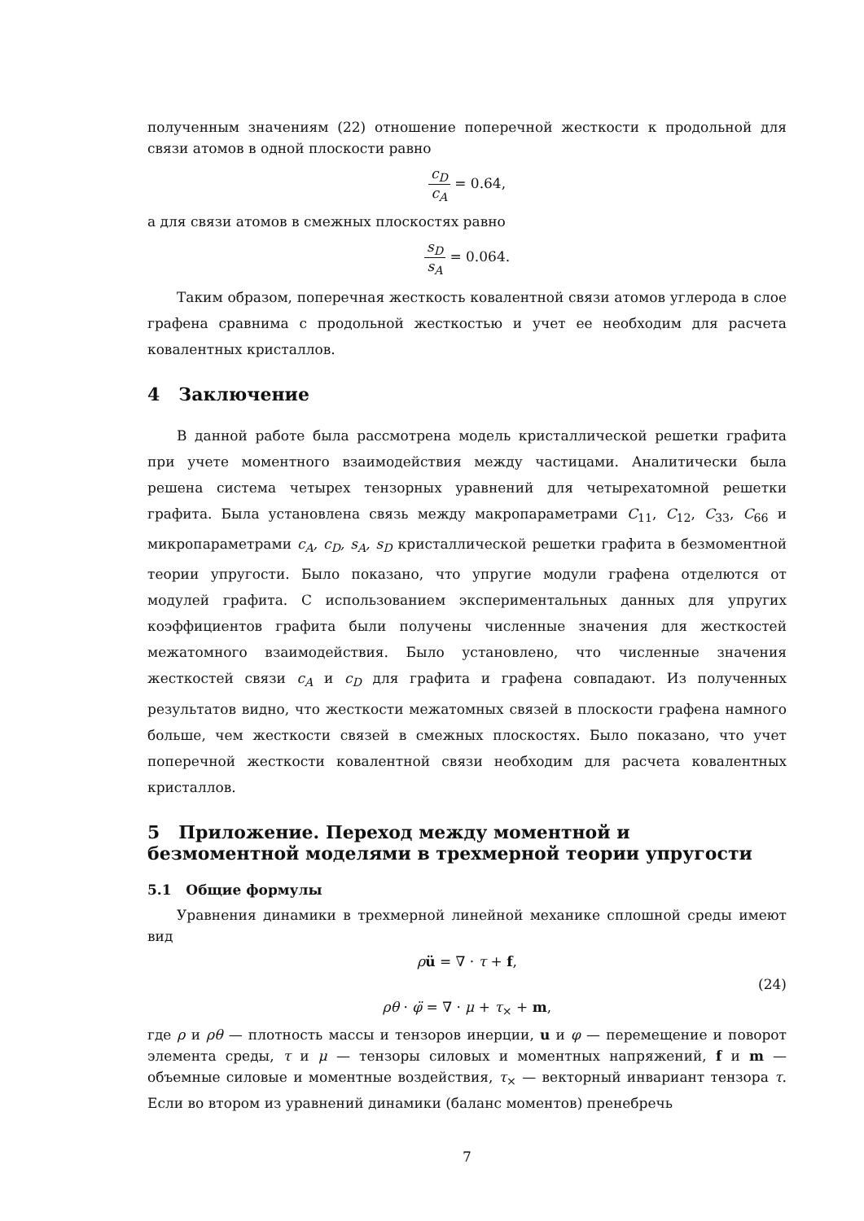полученным значениям (22) отношение поперечной жесткости к продольной для связи атомов в одной плоскости равно
c<sub>D</sub> c<sub>A</sub> = 0.64,
а для связи атомов в смежных плоскостях равно
s<sub>D</sub> s<sub>A</sub> = 0.064.
Таким образом, поперечная жесткость ковалентной связи атомов углерода в слое графена сравнима с продольной жесткостью и учет ее необходим для расчета ковалентных кристаллов.
4 Заключение
В данной работе была рассмотрена модель кристаллической решетки графита при учете моментного взаимодействия между частицами. Аналитически была решена система четырех тензорных уравнений для четырехатомной решетки графита. Была установлена связь между макропараметрами C<sub>11</sub>, C<sub>12</sub>, C<sub>33</sub>, C<sub>66</sub> и микропараметрами c<sub>A</sub>, c<sub>D</sub>, s<sub>A</sub>, s<sub>D</sub> кристаллической решетки графита в безмоментной теории упругости. Было показано, что упругие модули графена отделются от модулей графита. С использованием экспериментальных данных для упругих коэффициентов графита были получены численные значения для жесткостей межатомного взаимодействия. Было установлено, что численные значения жесткостей связи c<sub>A</sub> и c<sub>D</sub> для графита и графена совпадают. Из полученных результатов видно, что жесткости межатомных связей в плоскости графена намного больше, чем жесткости связей в смежных плоскостях. Было показано, что учет поперечной жесткости ковалентной связи необходим для расчета ковалентных кристаллов.
5 Приложение. Переход между моментной и безмоментной моделями в трехмерной теории упругости
5.1 Общие формулы
Уравнения динамики в трехмерной линейной механике сплошной среды имеют вид
ρü = ∇ · τ + f,
(24)
ρθ · φ̈ = ∇ · μ + τ<sub>×</sub> + m,
где ρ и ρθ — плотность массы и тензоров инерции, u и φ — перемещение и поворот элемента среды, τ и μ — тензоры силовых и моментных напряжений, f и m — объемные силовые и моментные воздействия, τ<sub>×</sub> — векторный инвариант тензора τ. Если во втором из уравнений динамики (баланс моментов) пренебречь
7